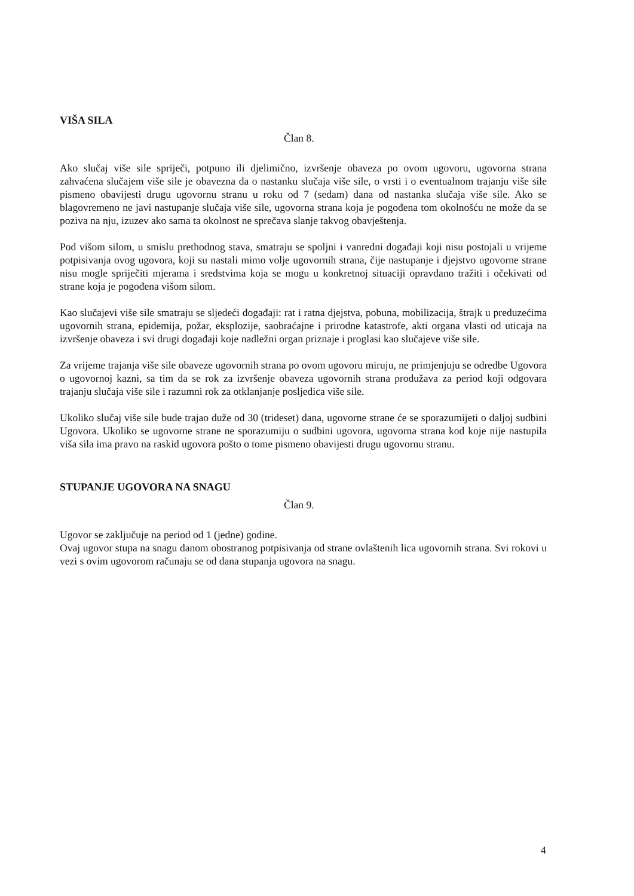VIŠA SILA
Član 8.
Ako slučaj više sile spriječi, potpuno ili djelimično, izvršenje obaveza po ovom ugovoru, ugovorna strana zahvaćena slučajem više sile je obavezna da o nastanku slučaja više sile, o vrsti i o eventualnom trajanju više sile pismeno obavijesti drugu ugovornu stranu u roku od 7 (sedam) dana od nastanka slučaja više sile. Ako se blagovremeno ne javi nastupanje slučaja više sile, ugovorna strana koja je pogođena tom okolnošću ne može da se poziva na nju, izuzev ako sama ta okolnost ne sprečava slanje takvog obavještenja.
Pod višom silom, u smislu prethodnog stava, smatraju se spoljni i vanredni događaji koji nisu postojali u vrijeme potpisivanja ovog ugovora, koji su nastali mimo volje ugovornih strana, čije nastupanje i djejstvo ugovorne strane nisu mogle spriječiti mjerama i sredstvima koja se mogu u konkretnoj situaciji opravdano tražiti i očekivati od strane koja je pogođena višom silom.
Kao slučajevi više sile smatraju se sljedeći događaji: rat i ratna djejstva, pobuna, mobilizacija, štrajk u preduzećima ugovornih strana, epidemija, požar, eksplozije, saobraćajne i prirodne katastrofe, akti organa vlasti od uticaja na izvršenje obaveza i svi drugi događaji koje nadležni organ priznaje i proglasi kao slučajeve više sile.
Za vrijeme trajanja više sile obaveze ugovornih strana po ovom ugovoru miruju, ne primjenjuju se odredbe Ugovora o ugovornoj kazni, sa tim da se rok za izvršenje obaveza ugovornih strana produžava za period koji odgovara trajanju slučaja više sile i razumni rok za otklanjanje posljedica više sile.
Ukoliko slučaj više sile bude trajao duže od 30 (trideset) dana, ugovorne strane će se sporazumijeti o daljoj sudbini Ugovora. Ukoliko se ugovorne strane ne sporazumiju o sudbini ugovora, ugovorna strana kod koje nije nastupila viša sila ima pravo na raskid ugovora pošto o tome pismeno obavijesti drugu ugovornu stranu.
STUPANJE UGOVORA NA SNAGU
Član 9.
Ugovor se zaključuje na period od 1 (jedne) godine.
Ovaj ugovor stupa na snagu danom obostranog potpisivanja od strane ovlaštenih lica ugovornih strana. Svi rokovi u vezi s ovim ugovorom računaju se od dana stupanja ugovora na snagu.
4